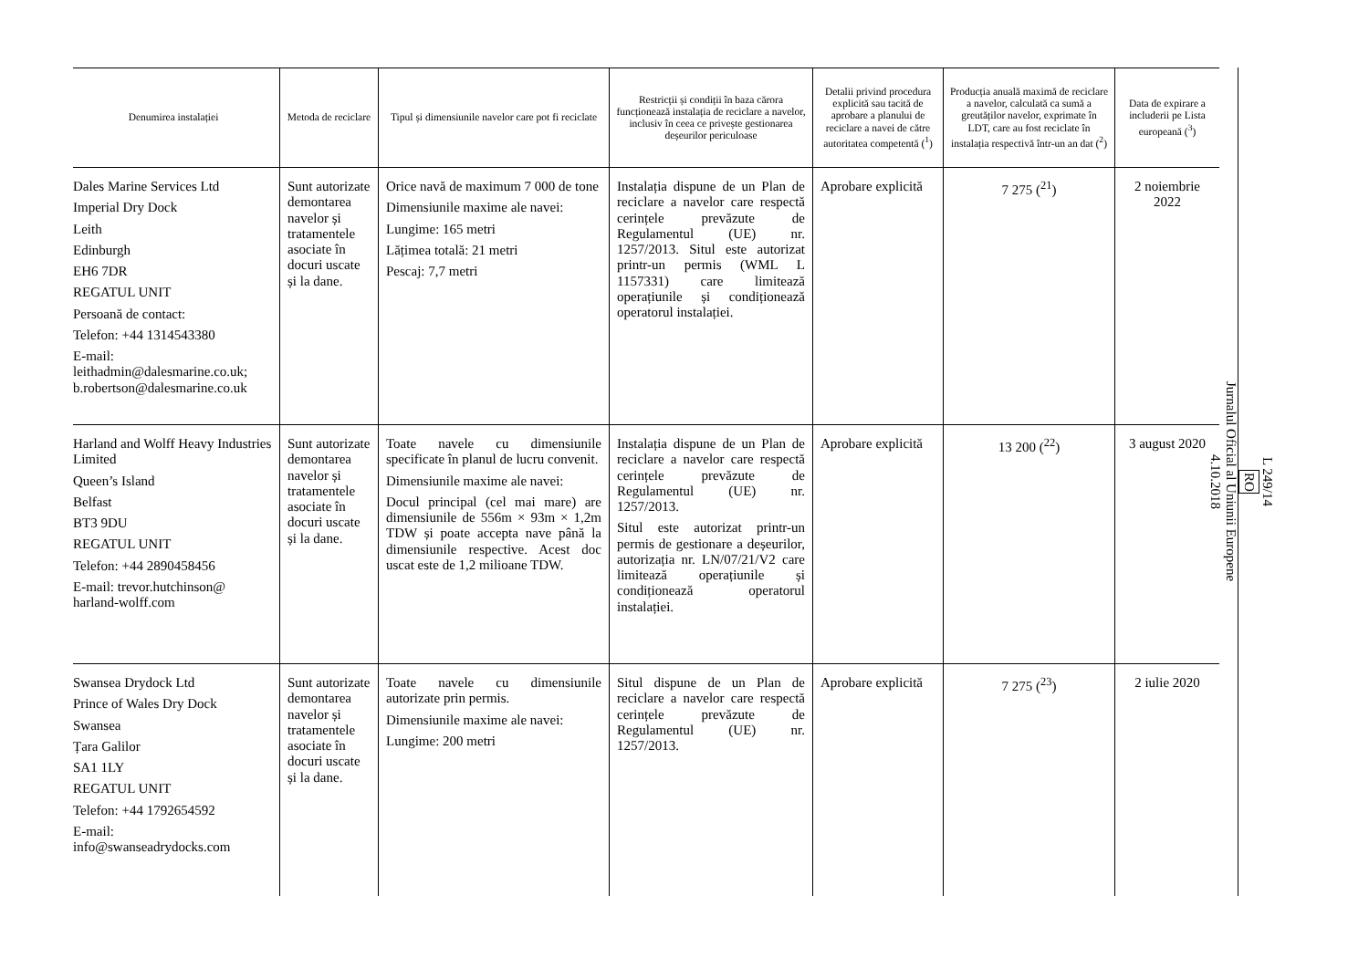| Denumirea instalației | Metoda de reciclare | Tipul și dimensiunile navelor care pot fi reciclate | Restricții și condiții în baza cărora funcționează instalația de reciclare a navelor, inclusiv în ceea ce privește gestionarea deșeurilor periculoase | Detalii privind procedura explicită sau tacită de aprobare a planului de reciclare a navei de către autoritatea competentă (<sup>1</sup>) | Producția anuală maximă de reciclare a navelor, calculată ca sumă a greutăților navelor, exprimate în LDT, care au fost reciclate în instalația respectivă într-un an dat (<sup>2</sup>) | Data de expirare a includerii pe Lista europeană (<sup>3</sup>) |
| --- | --- | --- | --- | --- | --- | --- |
| Dales Marine Services Ltd Imperial Dry Dock Leith Edinburgh EH6 7DR REGATUL UNIT Persoană de contact: Telefon: +44 1314543380 E-mail: leithadmin@dalesmarine.co.uk; b.robertson@dalesmarine.co.uk | Sunt autorizate demontarea navelor și tratamentele asociate în docuri uscate și la dane. | Orice navă de maximum 7 000 de tone Dimensiunile maxime ale navei: Lungime: 165 metri Lățimea totală: 21 metri Pescaj: 7,7 metri | Instalația dispune de un Plan de reciclare a navelor care respectă cerințele prevăzute de Regulamentul (UE) nr. 1257/2013. Situl este autorizat printr-un permis (WML L 1157331) care limitează operațiunile și condiționează operatorul instalației. | Aprobare explicită | 7 275 (<sup>21</sup>) | 2 noiembrie 2022 |
| Harland and Wolff Heavy Industries Limited Queen’s Island Belfast BT3 9DU REGATUL UNIT Telefon: +44 2890458456 E-mail: trevor.hutchinson@ harland-wolff.com | Sunt autorizate demontarea navelor și tratamentele asociate în docuri uscate și la dane. | Toate navele cu dimensiunile specificate în planul de lucru convenit. Dimensiunile maxime ale navei: Docul principal (cel mai mare) are dimensiunile de 556m × 93m × 1,2m TDW și poate accepta nave până la dimensiunile respective. Acest doc uscat este de 1,2 milioane TDW. | Instalația dispune de un Plan de reciclare a navelor care respectă cerințele prevăzute de Regulamentul (UE) nr. 1257/2013. Situl este autorizat printr-un permis de gestionare a deșeurilor, autorizația nr. LN/07/21/V2 care limitează operațiunile și condiționează operatorul instalației. | Aprobare explicită | 13 200 (<sup>22</sup>) | 3 august 2020 |
| Swansea Drydock Ltd Prince of Wales Dry Dock Swansea Țara Galilor SA1 1LY REGATUL UNIT Telefon: +44 1792654592 E-mail: info@swanseadrydocks.com | Sunt autorizate demontarea navelor și tratamentele asociate în docuri uscate și la dane. | Toate navele cu dimensiunile autorizate prin permis. Dimensiunile maxime ale navei: Lungime: 200 metri | Situl dispune de un Plan de reciclare a navelor care respectă cerințele prevăzute de Regulamentul (UE) nr. 1257/2013. | Aprobare explicită | 7 275 (<sup>23</sup>) | 2 iulie 2020 |
L 249/14
RO
Jurnalul Oficial al Uniunii Europene
4.10.2018